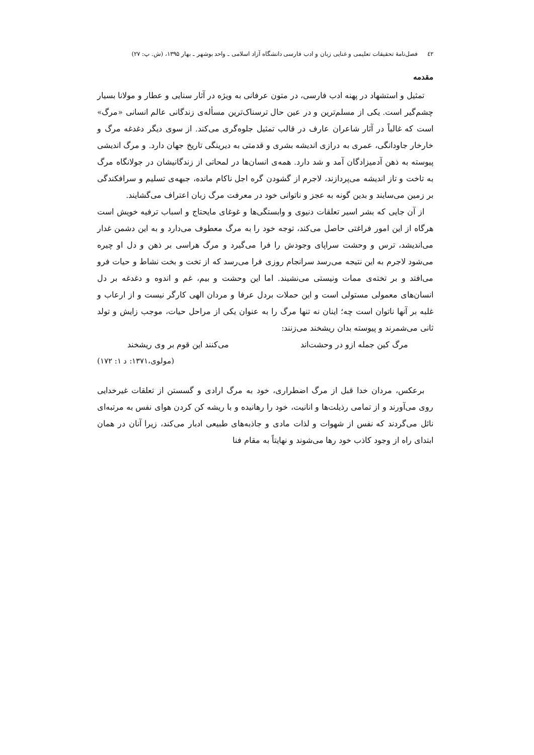٤٢ فصل‌نامۀ تحقیقات تعلیمی و غنایی زبان و ادب فارسی دانشگاه آزاد اسلامی ـ واحد بوشهر ـ بهار ۱۳۹۵، (ش. پ: ۲۷)
مقدمه
تمثیل و استشهاد در پهنه ادب فارسی، در متون عرفانی به ویژه در آثار سنایی و عطار و مولانا بسیار چشم‌گیر است. یکی از مسلم‌ترین و در عین حال ترسناک‌ترین مسأله‌ی زندگانی عالم انسانی «مرگ» است که غالباً در آثار شاعران عارف در قالب تمثیل جلوه‌گری می‌کند. از سوی دیگر دغدغه مرگ و خارخار جاودانگی، عمری به درازی اندیشه بشری و قدمتی به دیرینگی تاریخ جهان دارد. و مرگ اندیشی پیوسته به ذهن آدمیزادگان آمد و شد دارد. همه‌ی انسان‌ها در لمحاتی از زندگانیشان در جولانگاه مرگ به تاخت و تاز اندیشه می‌پردازند، لاجرم از گشودن گره اجل ناکام مانده، جبهه‌ی تسلیم و سرافکندگی بر زمین می‌سایند و بدین گونه به عجز و ناتوانی خود در معرفت مرگ زبان اعتراف می‌گشایند.
از آن جایی که بشر اسیر تعلقات دنیوی و وابستگی‌ها و غوغای مایحتاج و اسباب ترفیه خویش است هرگاه از این امور فراغتی حاصل می‌کند، توجه خود را به مرگ معطوف می‌دارد و به این دشمن غدار می‌اندیشد، ترس و وحشت سراپای وجودش را فرا می‌گیرد و مرگ هراسی بر ذهن و دل او چیره می‌شود لاجرم به این نتیجه می‌رسد سرانجام روزی فرا می‌رسد که از تخت و بخت نشاط و حیات فرو می‌افتد و بر تخته‌ی ممات ونیستی می‌نشیند. اما این وحشت و بیم، غم و اندوه و دغدغه بر دل انسان‌های معمولی مستولی است و این حملات بردل عرفا و مردان الهی کارگر نیست و از ارعاب و غلبه بر آنها ناتوان است چه؛ اینان نه تنها مرگ را به عنوان یکی از مراحل حیات، موجب زایش و تولد ثانی می‌شمرند و پیوسته بدان ریشخند می‌زنند:
مرگ کین جمله ازو در وحشت‌اند می‌کنند این قوم بر وی ریشخند
(مولوی،۱۳۷۱: د ۱: ۱۷۲)
برعکس، مردان خدا قبل از مرگ اضطراری، خود به مرگ ارادی و گسستن از تعلقات غیرخدایی روی می‌آورند و از تمامی رذیلت‌ها و انانیت، خود را رهانیده و با ریشه کن کردن هوای نفس به مرتبه‌ای نائل می‌گردند که نفس از شهوات و لذات مادی و جاذبه‌های طبیعی ادبار می‌کند، زیرا آنان در همان ابتدای راه از وجود کاذب خود رها می‌شوند و نهایتاً به مقام فنا